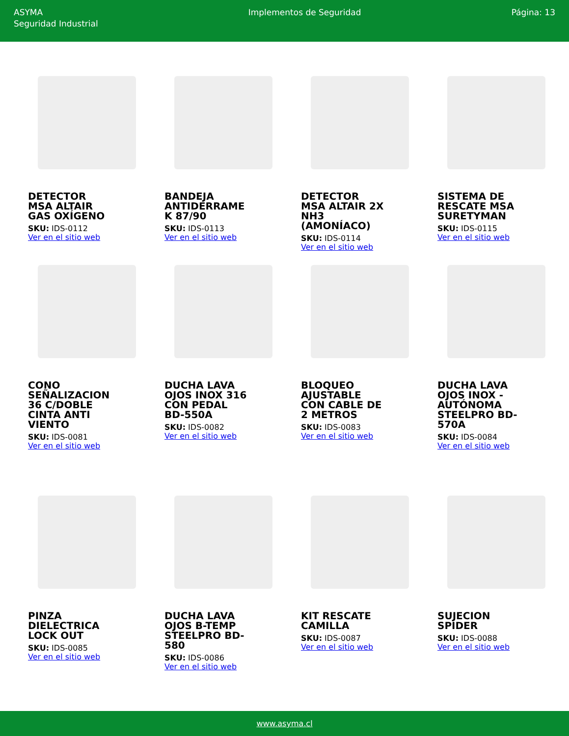ASYMA
Seguridad Industrial
Implementos de Seguridad Página: 13
DETECTOR MSA ALTAIR GAS OXÍGENO
SKU: IDS-0112
Ver en el sitio web
BANDEJA ANTIDERRAME K 87/90
SKU: IDS-0113
Ver en el sitio web
DETECTOR MSA ALTAIR 2X NH3 (AMONÍACO)
SKU: IDS-0114
Ver en el sitio web
SISTEMA DE RESCATE MSA SURETYMAN
SKU: IDS-0115
Ver en el sitio web
CONO SEÑALIZACION 36 C/DOBLE CINTA ANTI VIENTO
SKU: IDS-0081
Ver en el sitio web
DUCHA LAVA OJOS INOX 316 CON PEDAL BD-550A
SKU: IDS-0082
Ver en el sitio web
BLOQUEO AJUSTABLE CON CABLE DE 2 METROS
SKU: IDS-0083
Ver en el sitio web
DUCHA LAVA OJOS INOX - AUTÓNOMA STEELPRO BD-570A
SKU: IDS-0084
Ver en el sitio web
PINZA DIELECTRICA LOCK OUT
SKU: IDS-0085
Ver en el sitio web
DUCHA LAVA OJOS B-TEMP STEELPRO BD-580
SKU: IDS-0086
Ver en el sitio web
KIT RESCATE CAMILLA
SKU: IDS-0087
Ver en el sitio web
SUJECION SPIDER
SKU: IDS-0088
Ver en el sitio web
www.asyma.cl